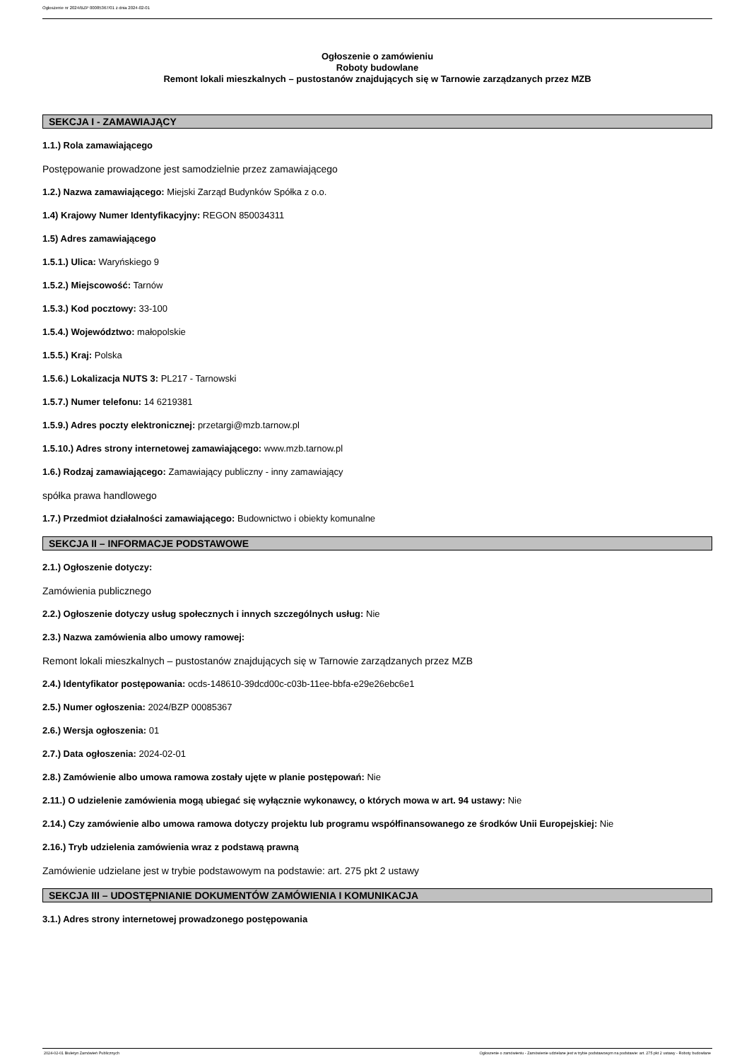Ogłoszenie nr 2024/BZP 00085367/01 z dnia 2024-02-01
Ogłoszenie o zamówieniu
Roboty budowlane
Remont lokali mieszkalnych – pustostanów znajdujących się w Tarnowie zarządzanych przez MZB
SEKCJA I - ZAMAWIAJĄCY
1.1.) Rola zamawiającego
Postępowanie prowadzone jest samodzielnie przez zamawiającego
1.2.) Nazwa zamawiającego: Miejski Zarząd Budynków Spółka z o.o.
1.4) Krajowy Numer Identyfikacyjny: REGON 850034311
1.5) Adres zamawiającego
1.5.1.) Ulica: Waryńskiego 9
1.5.2.) Miejscowość: Tarnów
1.5.3.) Kod pocztowy: 33-100
1.5.4.) Województwo: małopolskie
1.5.5.) Kraj: Polska
1.5.6.) Lokalizacja NUTS 3: PL217 - Tarnowski
1.5.7.) Numer telefonu: 14 6219381
1.5.9.) Adres poczty elektronicznej: przetargi@mzb.tarnow.pl
1.5.10.) Adres strony internetowej zamawiającego: www.mzb.tarnow.pl
1.6.) Rodzaj zamawiającego: Zamawiający publiczny - inny zamawiający
spółka prawa handlowego
1.7.) Przedmiot działalności zamawiającego: Budownictwo i obiekty komunalne
SEKCJA II – INFORMACJE PODSTAWOWE
2.1.) Ogłoszenie dotyczy:
Zamówienia publicznego
2.2.) Ogłoszenie dotyczy usług społecznych i innych szczególnych usług: Nie
2.3.) Nazwa zamówienia albo umowy ramowej:
Remont lokali mieszkalnych – pustostanów znajdujących się w Tarnowie zarządzanych przez MZB
2.4.) Identyfikator postępowania: ocds-148610-39dcd00c-c03b-11ee-bbfa-e29e26ebc6e1
2.5.) Numer ogłoszenia: 2024/BZP 00085367
2.6.) Wersja ogłoszenia: 01
2.7.) Data ogłoszenia: 2024-02-01
2.8.) Zamówienie albo umowa ramowa zostały ujęte w planie postępowań: Nie
2.11.) O udzielenie zamówienia mogą ubiegać się wyłącznie wykonawcy, o których mowa w art. 94 ustawy: Nie
2.14.) Czy zamówienie albo umowa ramowa dotyczy projektu lub programu współfinansowanego ze środków Unii Europejskiej: Nie
2.16.) Tryb udzielenia zamówienia wraz z podstawą prawną
Zamówienie udzielane jest w trybie podstawowym na podstawie: art. 275 pkt 2 ustawy
SEKCJA III – UDOSTĘPNIANIE DOKUMENTÓW ZAMÓWIENIA I KOMUNIKACJA
3.1.) Adres strony internetowej prowadzonego postępowania
2024-02-01 Biuletyn Zamówień Publicznych Ogłoszenie o zamówieniu - Zamówienie udzielane jest w trybie podstawowym na podstawie: art. 275 pkt 2 ustawy - Roboty budowlane